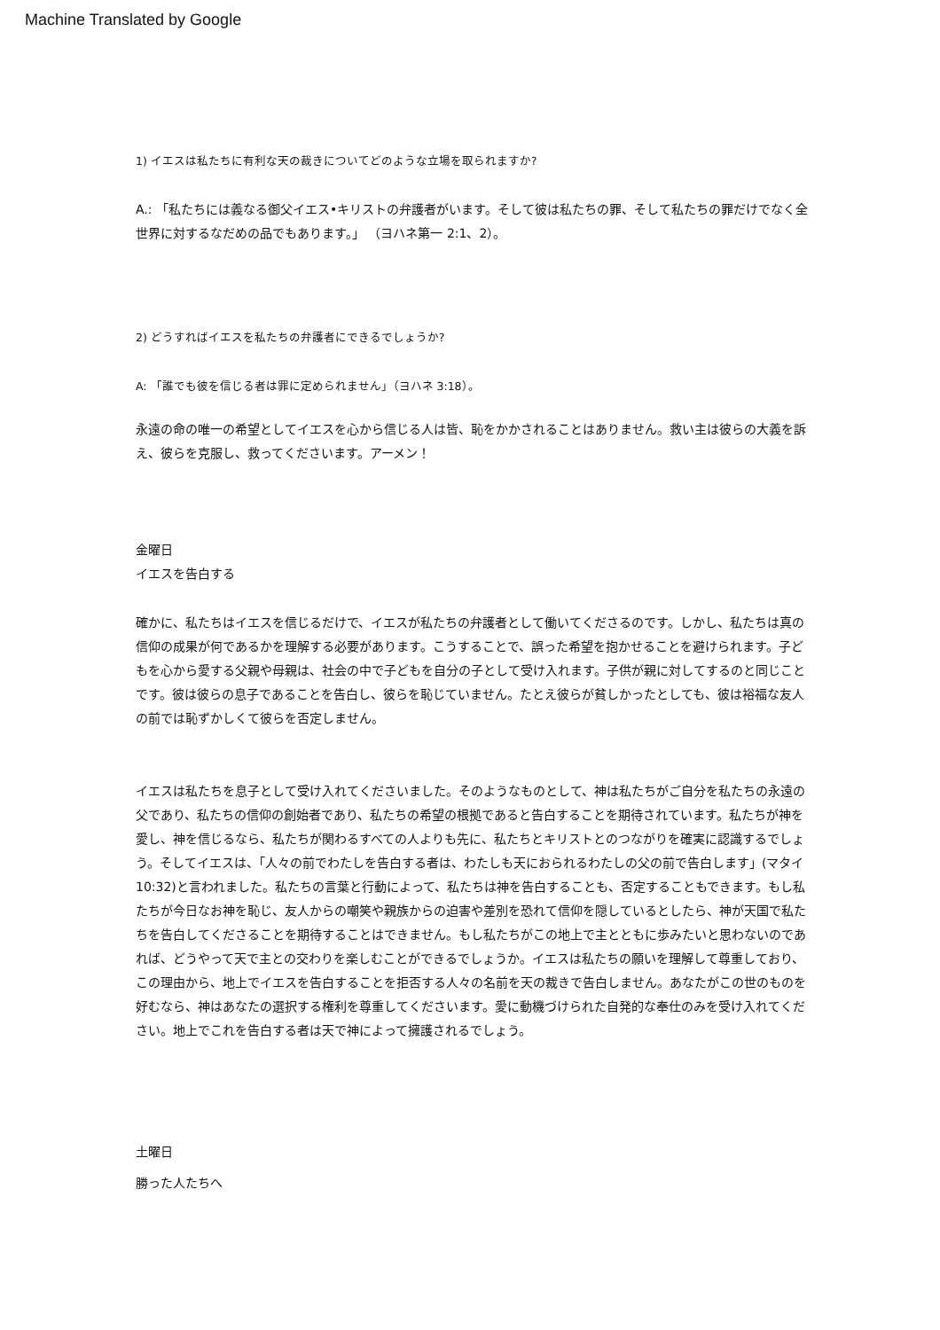Machine Translated by Google
1) イエスは私たちに有利な天の裁きについてどのような立場を取られますか?
A.: 「私たちには義なる御父イエス•キリストの弁護者がいます。そして彼は私たちの罪、そして私たちの罪だけでなく全世界に対するなだめの品でもあります。」 （ヨハネ第一 2:1、2）。
2) どうすればイエスを私たちの弁護者にできるでしょうか?
A: 「誰でも彼を信じる者は罪に定められません」（ヨハネ 3:18）。
永遠の命の唯一の希望としてイエスを心から信じる人は皆、恥をかかされることはありません。救い主は彼らの大義を訴え、彼らを克服し、救ってくださいます。アーメン！
金曜日
イエスを告白する
確かに、私たちはイエスを信じるだけで、イエスが私たちの弁護者として働いてくださるのです。しかし、私たちは真の信仰の成果が何であるかを理解する必要があります。こうすることで、誤った希望を抱かせることを避けられます。子どもを心から愛する父親や母親は、社会の中で子どもを自分の子として受け入れます。子供が親に対してするのと同じことです。彼は彼らの息子であることを告白し、彼らを恥じていません。たとえ彼らが貧しかったとしても、彼は裕福な友人の前では恥ずかしくて彼らを否定しません。
イエスは私たちを息子として受け入れてくださいました。そのようなものとして、神は私たちがご自分を私たちの永遠の父であり、私たちの信仰の創始者であり、私たちの希望の根拠であると告白することを期待されています。私たちが神を愛し、神を信じるなら、私たちが関わるすべての人よりも先に、私たちとキリストとのつながりを確実に認識するでしょう。そしてイエスは、「人々の前でわたしを告白する者は、わたしも天におられるわたしの父の前で告白します」(マタイ10:32)と言われました。私たちの言葉と行動によって、私たちは神を告白することも、否定することもできます。もし私たちが今日なお神を恥じ、友人からの嘲笑や親族からの迫害や差別を恐れて信仰を隠しているとしたら、神が天国で私たちを告白してくださることを期待することはできません。もし私たちがこの地上で主とともに歩みたいと思わないのであれば、どうやって天で主との交わりを楽しむことができるでしょうか。イエスは私たちの願いを理解して尊重しており、この理由から、地上でイエスを告白することを拒否する人々の名前を天の裁きで告白しません。あなたがこの世のものを好むなら、神はあなたの選択する権利を尊重してくださいます。愛に動機づけられた自発的な奉仕のみを受け入れてください。地上でこれを告白する者は天で神によって擁護されるでしょう。
土曜日
勝った人たちへ